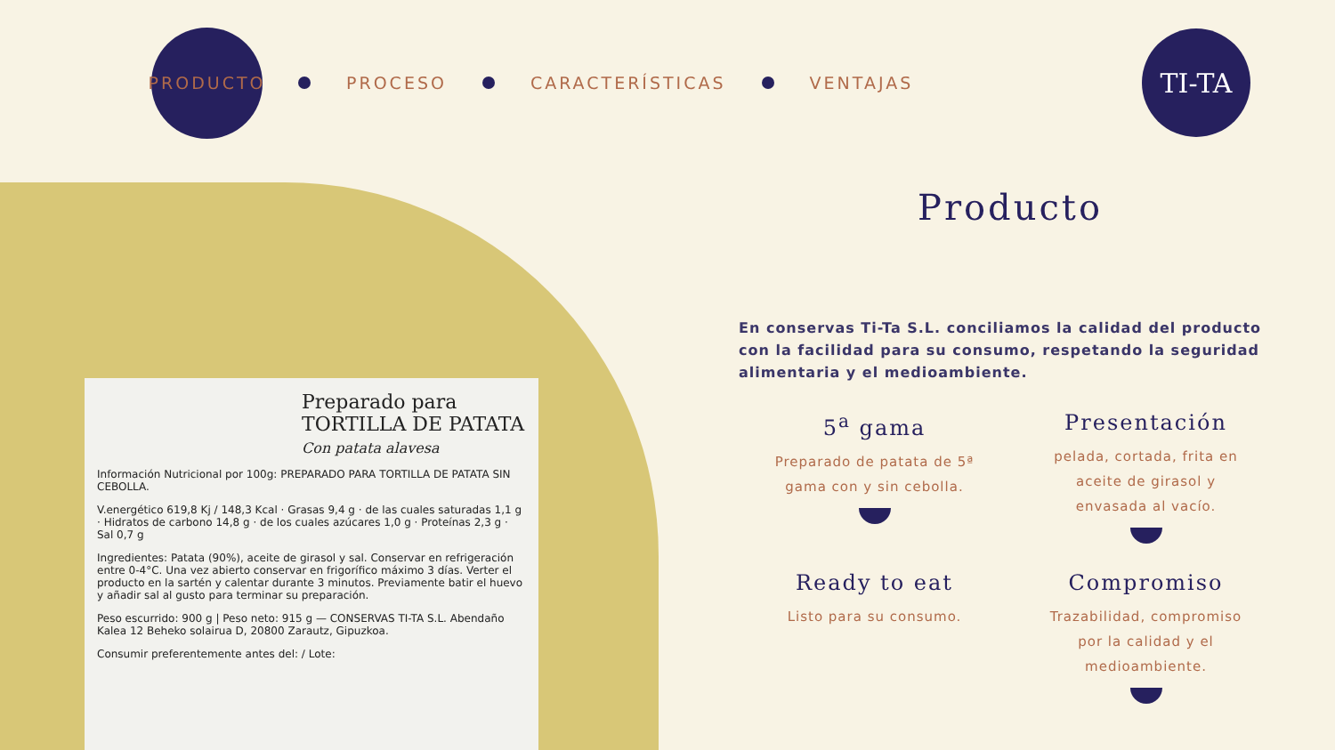PRODUCTO
PROCESO CARACTERÍSTICAS VENTAJAS
TI-TA
Preparado para
TORTILLA DE PATATA
Con patata alavesa
Información Nutricional por 100g: PREPARADO PARA TORTILLA DE PATATA SIN CEBOLLA.
V.energético 619,8 Kj / 148,3 Kcal · Grasas 9,4 g · de las cuales saturadas 1,1 g · Hidratos de carbono 14,8 g · de los cuales azúcares 1,0 g · Proteínas 2,3 g · Sal 0,7 g
Ingredientes: Patata (90%), aceite de girasol y sal. Conservar en refrigeración entre 0-4°C. Una vez abierto conservar en frigorífico máximo 3 días. Verter el producto en la sartén y calentar durante 3 minutos. Previamente batir el huevo y añadir sal al gusto para terminar su preparación.
Peso escurrido: 900 g | Peso neto: 915 g — CONSERVAS TI-TA S.L. Abendaño Kalea 12 Beheko solairua D, 20800 Zarautz, Gipuzkoa.
Consumir preferentemente antes del: / Lote:
Producto
En conservas Ti-Ta S.L. conciliamos la calidad del producto con la facilidad para su consumo, respetando la seguridad alimentaria y el medioambiente.
5<sup>a</sup> gama
Preparado de patata de 5ª
gama con y sin cebolla.
Presentación
pelada, cortada, frita en
aceite de girasol y
envasada al vacío.
Ready to eat
Listo para su consumo.
Compromiso
Trazabilidad, compromiso
por la calidad y el
medioambiente.